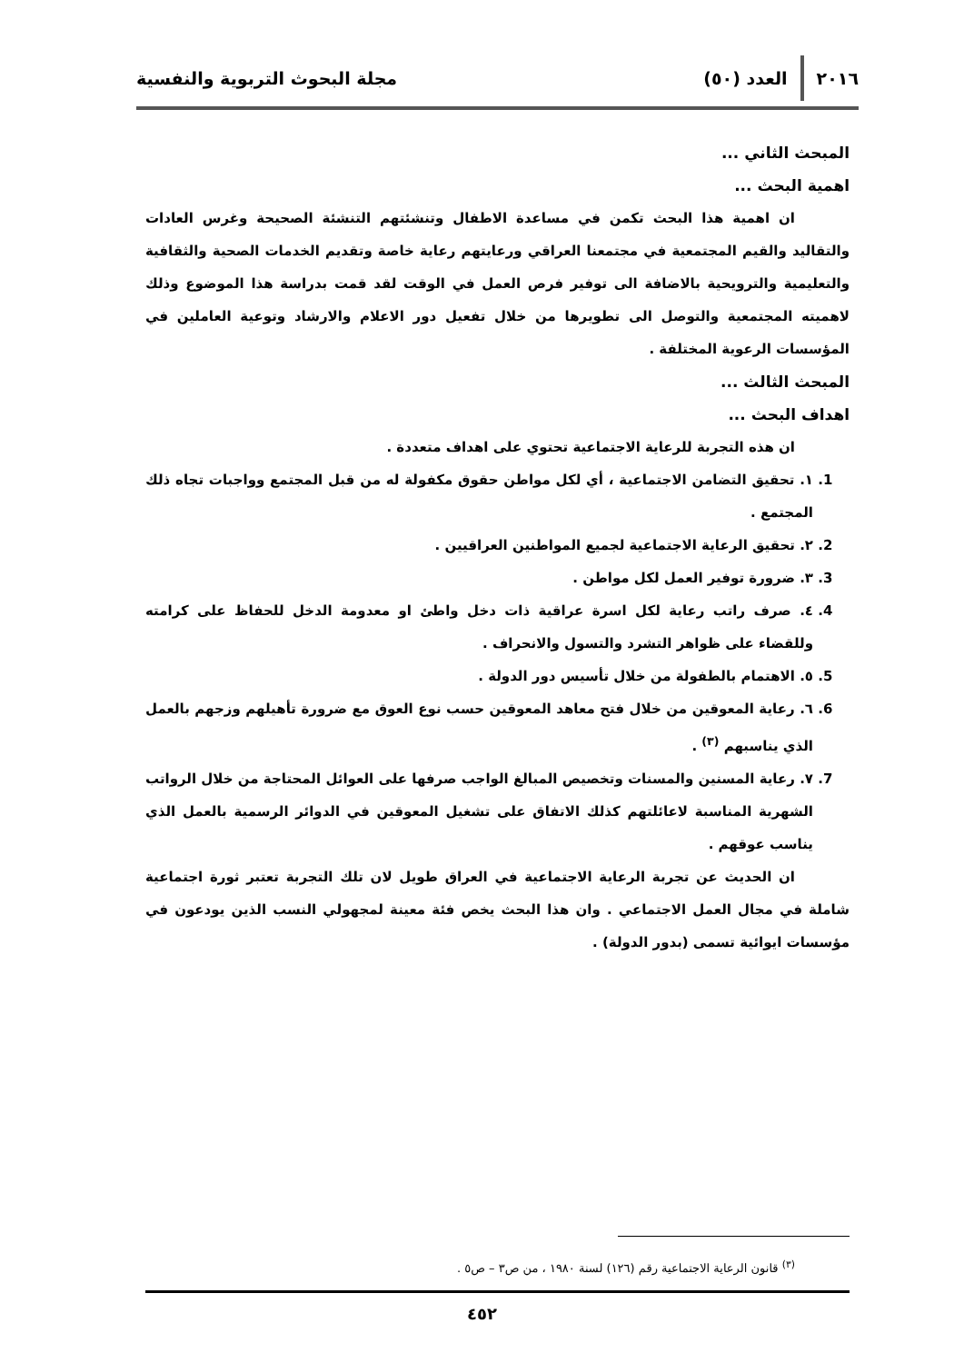٢٠١٦ العدد (٥٠) مجلة البحوث التربوية والنفسية
المبحث الثاني ...
اهمية البحث ...
ان اهمية هذا البحث تكمن في مساعدة الاطفال وتنشئتهم التنشئة الصحيحة وغرس العادات والتقاليد والقيم المجتمعية في مجتمعنا العراقي ورعايتهم رعاية خاصة وتقديم الخدمات الصحية والثقافية والتعليمية والترويحية بالاضافة الى توفير فرص العمل في الوقت لقد قمت بدراسة هذا الموضوع وذلك لاهميته المجتمعية والتوصل الى تطويرها من خلال تفعيل دور الاعلام والارشاد وتوعية العاملين في المؤسسات الرعوية المختلفة .
المبحث الثالث ...
اهداف البحث ...
ان هذه التجربة للرعاية الاجتماعية تحتوي على اهداف متعددة .
1. ١. تحقيق التضامن الاجتماعية ، أي لكل مواطن حقوق مكفولة له من قبل المجتمع وواجبات تجاه ذلك المجتمع .
2. ٢. تحقيق الرعاية الاجتماعية لجميع المواطنين العراقيين .
3. ٣. ضرورة توفير العمل لكل مواطن .
4. ٤. صرف راتب رعاية لكل اسرة عراقية ذات دخل واطئ او معدومة الدخل للحفاظ على كرامته وللقضاء على ظواهر التشرد والتسول والانحراف .
5. ٥. الاهتمام بالطفولة من خلال تأسيس دور الدولة .
6. ٦. رعاية المعوقين من خلال فتح معاهد المعوقين حسب نوع العوق مع ضرورة تأهيلهم وزجهم بالعمل الذي يناسبهم <sup>(٣)</sup> .
7. ٧. رعاية المسنين والمسنات وتخصيص المبالغ الواجب صرفها على العوائل المحتاجة من خلال الرواتب الشهرية المناسبة لاعائلتهم كذلك الاتفاق على تشغيل المعوقين في الدوائر الرسمية بالعمل الذي يناسب عوقهم .
ان الحديث عن تجربة الرعاية الاجتماعية في العراق طويل لان تلك التجربة تعتبر ثورة اجتماعية شاملة في مجال العمل الاجتماعي . وان هذا البحث يخص فئة معينة لمجهولي النسب الذين يودعون في مؤسسات ايوائية تسمى (بدور الدولة) .
<sup>(٣)</sup> قانون الرعاية الاجتماعية رقم (١٢٦) لسنة ١٩٨٠ ، من ص٣ – ص٥ .
٤٥٢